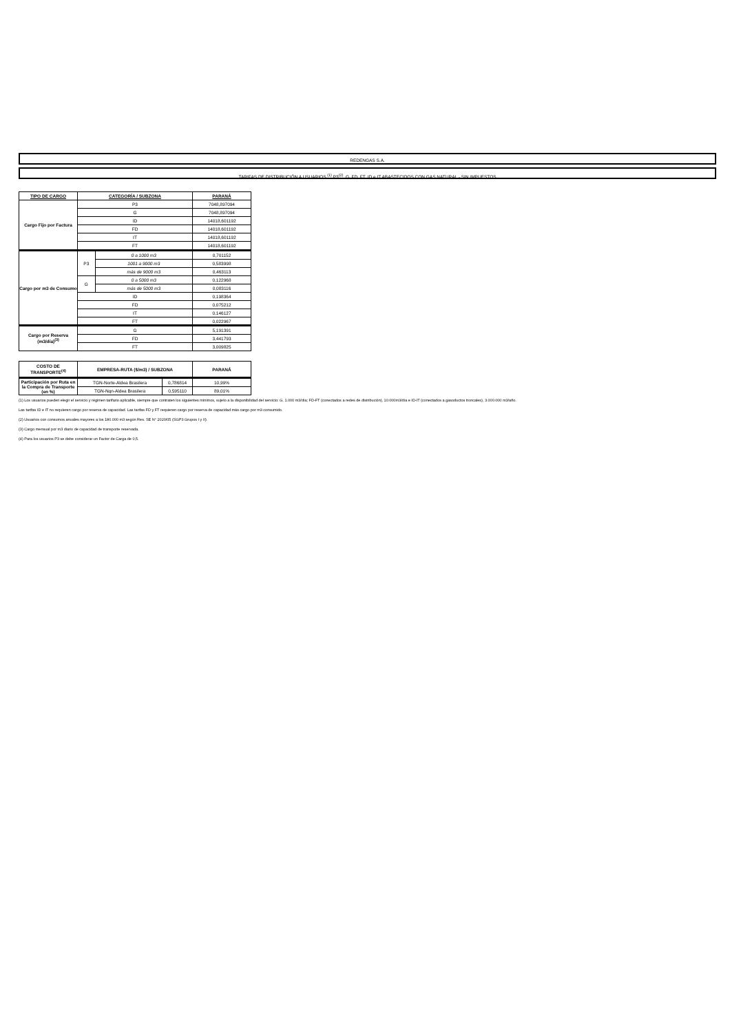REDENGAS S.A.
TARIFAS DE DISTRIBUCIÓN A USUARIOS <sup>(1)</sup> P3<sup>(2)</sup>, G, FD, FT, ID e IT ABASTECIDOS CON GAS NATURAL - SIN IMPUESTOS
| TIPO DE CARGO | CATEGORÍA / SUBZONA | | PARANÁ |
| --- | --- | --- | --- |
| Cargo Fijo por Factura | P3 | | 7048,897094 |
| | G | | 7048,897094 |
| | ID | | 14018,601192 |
| | FD | | 14018,601192 |
| | IT | | 14018,601192 |
| | FT | | 14018,601192 |
| Cargo por m3 de Consumo | P3 | 0 a 1000 m3 | 0,701152 |
| | | 1001 a 9000 m3 | 0,583998 |
| | | más de 9000 m3 | 0,463113 |
| | G | 0 a 5000 m3 | 0,122968 |
| | | más de 5000 m3 | 0,083116 |
| | ID | | 0,198364 |
| | FD | | 0,075212 |
| | IT | | 0,146127 |
| | FT | | 0,022967 |
| Cargo por Reserva (m3/día)<sup>(3)</sup> | G | | 5,191391 |
| | FD | | 3,441793 |
| | FT | | 3,009825 |
| COSTO DE TRANSPORTE<sup>(4)</sup> | EMPRESA-RUTA ($/m3) / SUBZONA | | PARANÁ |
| Participación por Ruta en la Compra de Transporte (en %) | TGN-Norte-Aldea Brasilera | 0,786814 | 10,99% |
| | TGN-Nqn-Aldea Brasilera | 0,595110 | 89,01% |
(1) Los usuarios pueden elegir el servicio y régimen tarifario aplicable, siempre que contraten los siguientes mínimos, sujeto a la disponibilidad del servicio: G, 1.000 m3/día; FD-FT (conectados a redes de distribución), 10.000m3/día e ID-IT (conectados a gasoductos troncales), 3.000.000 m3/año.
Las tarifas ID e IT no requieren cargo por reserva de capacidad. Las tarifas FD y FT requieren cargo por reserva de capacidad más cargo por m3 consumido.
(2) Usuarios con consumos anuales mayores a los 180.000 m3 según Res. SE N° 2020/05 (SGP3 Grupos I y II).
(3) Cargo mensual por m3 diario de capacidad de transporte reservada.
(4) Para los usuarios P3 se debe considerar un Factor de Carga de 0,5.